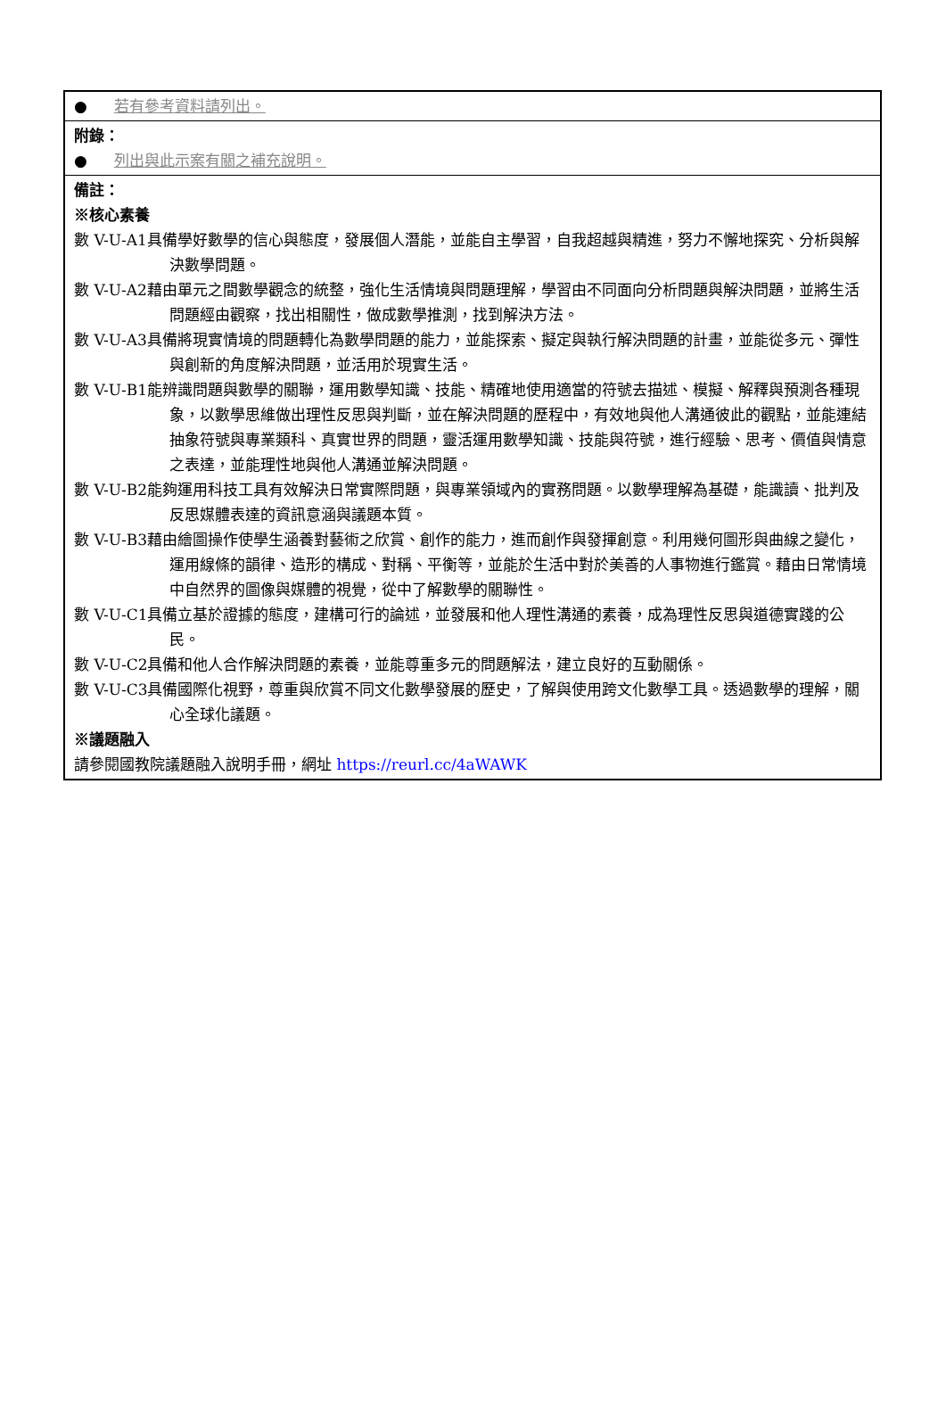| ● 若有參考資料請列出。 |
| 附錄： ● 列出與此示案有關之補充說明。 |
| 備註： ※核心素養 數 V-U-A1具備學好數學的信心與態度，發展個人潛能，並能自主學習，自我超越與精進，努力不懈地探究、分析與解決數學問題。 數 V-U-A2藉由單元之間數學觀念的統整，強化生活情境與問題理解，學習由不同面向分析問題與解決問題，並將生活問題經由觀察，找出相關性，做成數學推測，找到解決方法。 數 V-U-A3具備將現實情境的問題轉化為數學問題的能力，並能探索、擬定與執行解決問題的計畫，並能從多元、彈性與創新的角度解決問題，並活用於現實生活。 數 V-U-B1能辨識問題與數學的關聯，運用數學知識、技能、精確地使用適當的符號去描述、模擬、解釋與預測各種現象，以數學思維做出理性反思與判斷，並在解決問題的歷程中，有效地與他人溝通彼此的觀點，並能連結抽象符號與專業類科、真實世界的問題，靈活運用數學知識、技能與符號，進行經驗、思考、價值與情意之表達，並能理性地與他人溝通並解決問題。 數 V-U-B2能夠運用科技工具有效解決日常實際問題，與專業領域內的實務問題。以數學理解為基礎，能識讀、批判及反思媒體表達的資訊意涵與議題本質。 數 V-U-B3藉由繪圖操作使學生涵養對藝術之欣賞、創作的能力，進而創作與發揮創意。利用幾何圖形與曲線之變化，運用線條的韻律、造形的構成、對稱、平衡等，並能於生活中對於美善的人事物進行鑑賞。藉由日常情境中自然界的圖像與媒體的視覺，從中了解數學的關聯性。 數 V-U-C1具備立基於證據的態度，建構可行的論述，並發展和他人理性溝通的素養，成為理性反思與道德實踐的公民。 數 V-U-C2具備和他人合作解決問題的素養，並能尊重多元的問題解法，建立良好的互動關係。 數 V-U-C3具備國際化視野，尊重與欣賞不同文化數學發展的歷史，了解與使用跨文化數學工具。透過數學的理解，關心全球化議題。 ※議題融入 請參閱國教院議題融入說明手冊，網址 https://reurl.cc/4aWAWK |